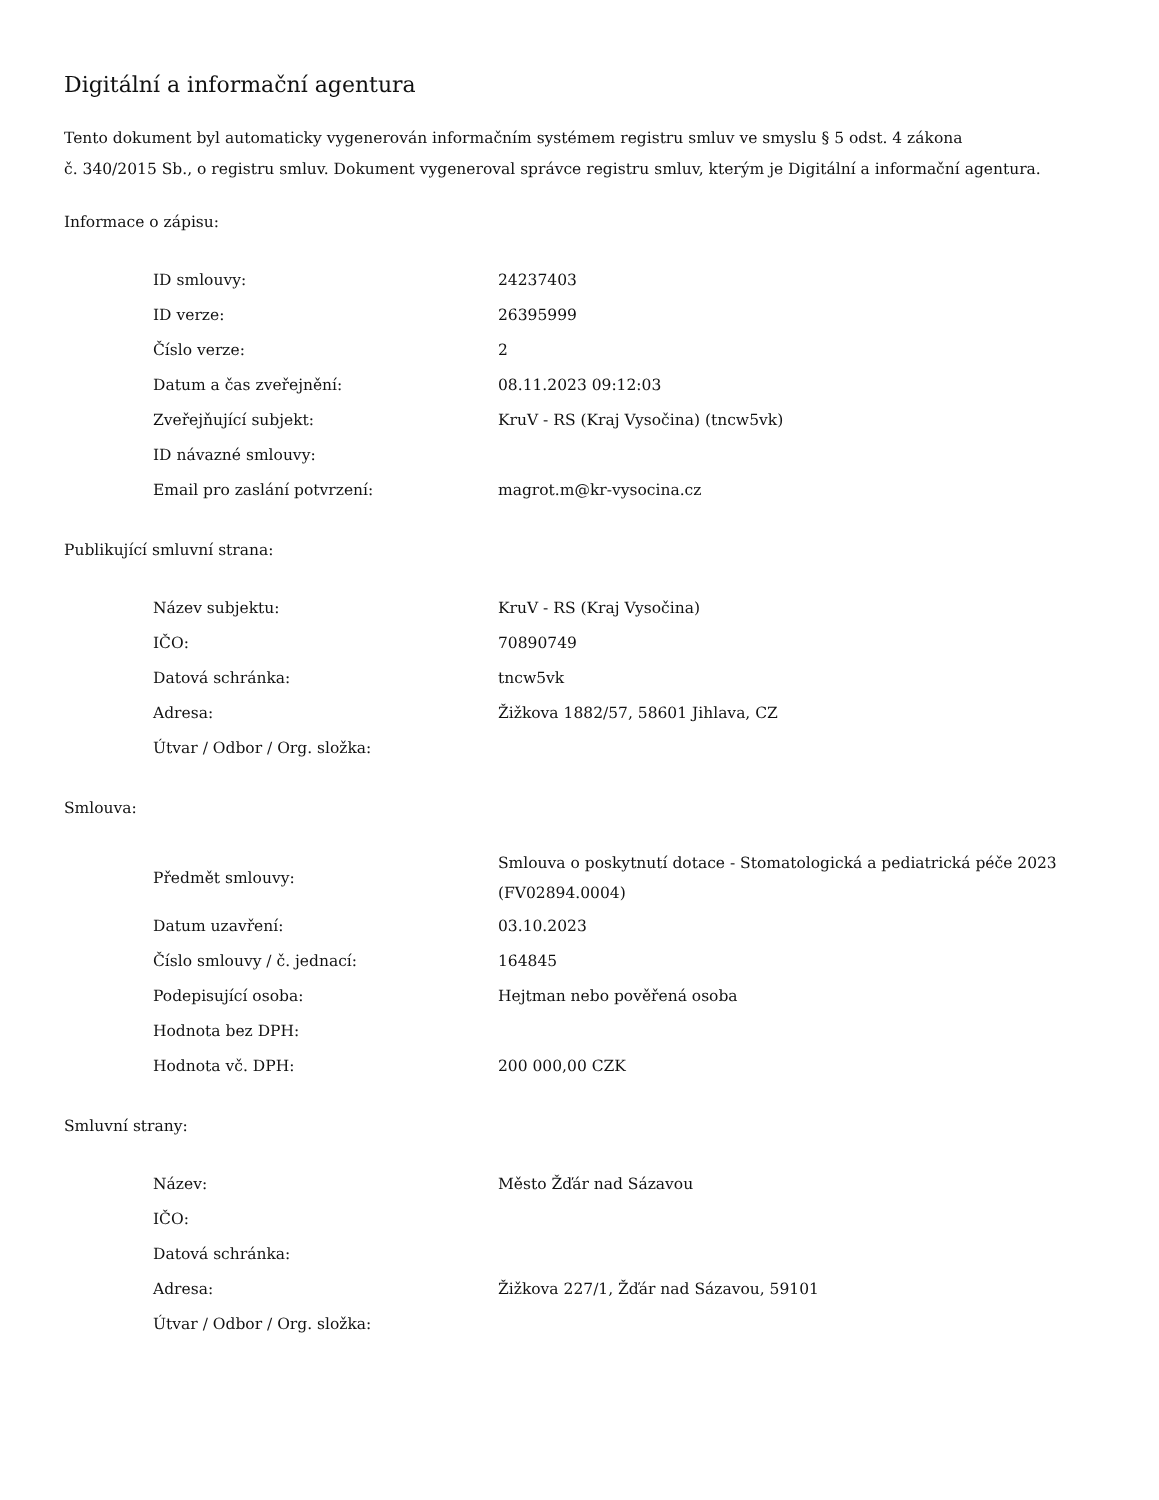Digitální a informační agentura
Tento dokument byl automaticky vygenerován informačním systémem registru smluv ve smyslu § 5 odst. 4 zákona
č. 340/2015 Sb., o registru smluv. Dokument vygeneroval správce registru smluv, kterým je Digitální a informační agentura.
Informace o zápisu:
| ID smlouvy: | 24237403 |
| ID verze: | 26395999 |
| Číslo verze: | 2 |
| Datum a čas zveřejnění: | 08.11.2023 09:12:03 |
| Zveřejňující subjekt: | KruV - RS (Kraj Vysočina) (tncw5vk) |
| ID návazné smlouvy: | |
| Email pro zaslání potvrzení: | magrot.m@kr-vysocina.cz |
Publikující smluvní strana:
| Název subjektu: | KruV - RS (Kraj Vysočina) |
| IČO: | 70890749 |
| Datová schránka: | tncw5vk |
| Adresa: | Žižkova 1882/57, 58601 Jihlava, CZ |
| Útvar / Odbor / Org. složka: | |
Smlouva:
| Předmět smlouvy: | Smlouva o poskytnutí dotace - Stomatologická a pediatrická péče 2023 (FV02894.0004) |
| Datum uzavření: | 03.10.2023 |
| Číslo smlouvy / č. jednací: | 164845 |
| Podepisující osoba: | Hejtman nebo pověřená osoba |
| Hodnota bez DPH: | |
| Hodnota vč. DPH: | 200 000,00 CZK |
Smluvní strany:
| Název: | Město Žďár nad Sázavou |
| IČO: | |
| Datová schránka: | |
| Adresa: | Žižkova 227/1, Žďár nad Sázavou, 59101 |
| Útvar / Odbor / Org. složka: | |